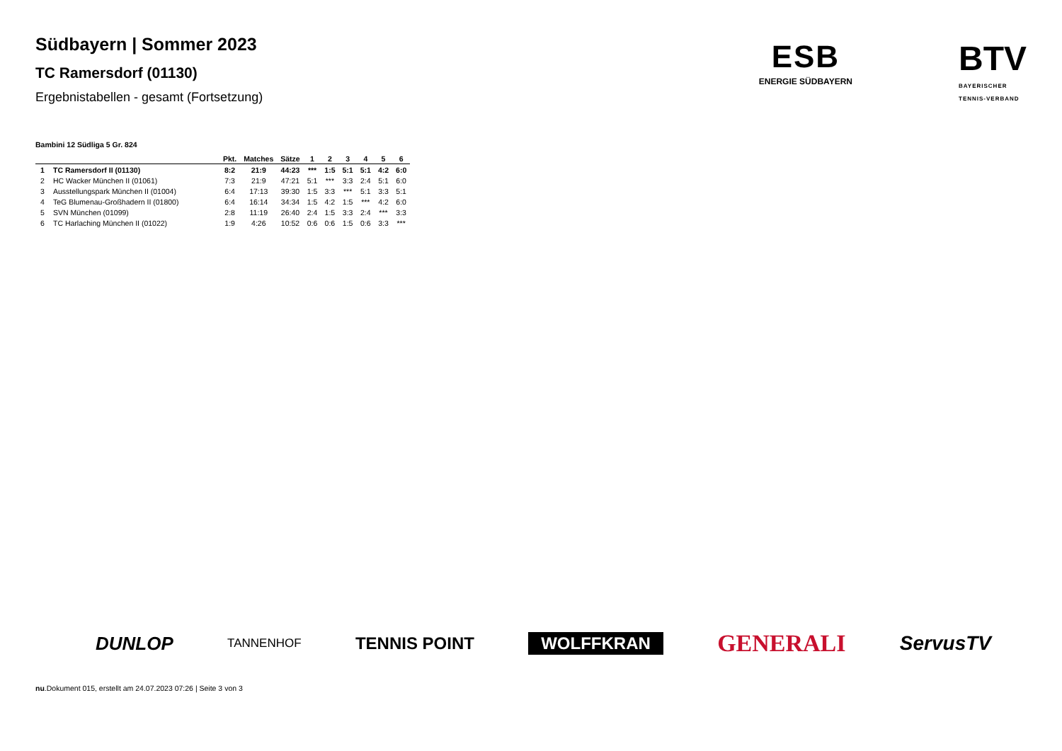Südbayern | Sommer 2023
TC Ramersdorf (01130)
Ergebnistabellen - gesamt (Fortsetzung)
ESB
ENERGIE SÜDBAYERN
BTV
BAYERISCHER
TENNIS-VERBAND
Bambini 12 Südliga 5 Gr. 824
| | | Pkt. | Matches | Sätze | 1 | 2 | 3 | 4 | 5 | 6 |
| --- | --- | --- | --- | --- | --- | --- | --- | --- | --- | --- |
| 1 | TC Ramersdorf II (01130) | 8:2 | 21:9 | 44:23 | *** | 1:5 | 5:1 | 5:1 | 4:2 | 6:0 |
| 2 | HC Wacker München II (01061) | 7:3 | 21:9 | 47:21 | 5:1 | *** | 3:3 | 2:4 | 5:1 | 6:0 |
| 3 | Ausstellungspark München II (01004) | 6:4 | 17:13 | 39:30 | 1:5 | 3:3 | *** | 5:1 | 3:3 | 5:1 |
| 4 | TeG Blumenau-Großhadern II (01800) | 6:4 | 16:14 | 34:34 | 1:5 | 4:2 | 1:5 | *** | 4:2 | 6:0 |
| 5 | SVN München (01099) | 2:8 | 11:19 | 26:40 | 2:4 | 1:5 | 3:3 | 2:4 | *** | 3:3 |
| 6 | TC Harlaching München II (01022) | 1:9 | 4:26 | 10:52 | 0:6 | 0:6 | 1:5 | 0:6 | 3:3 | *** |
DUNLOP TANNENHOF TENNIS POINT WOLFFKRAN GENERALI ServusTV
nu.Dokument 015, erstellt am 24.07.2023 07:26 | Seite 3 von 3